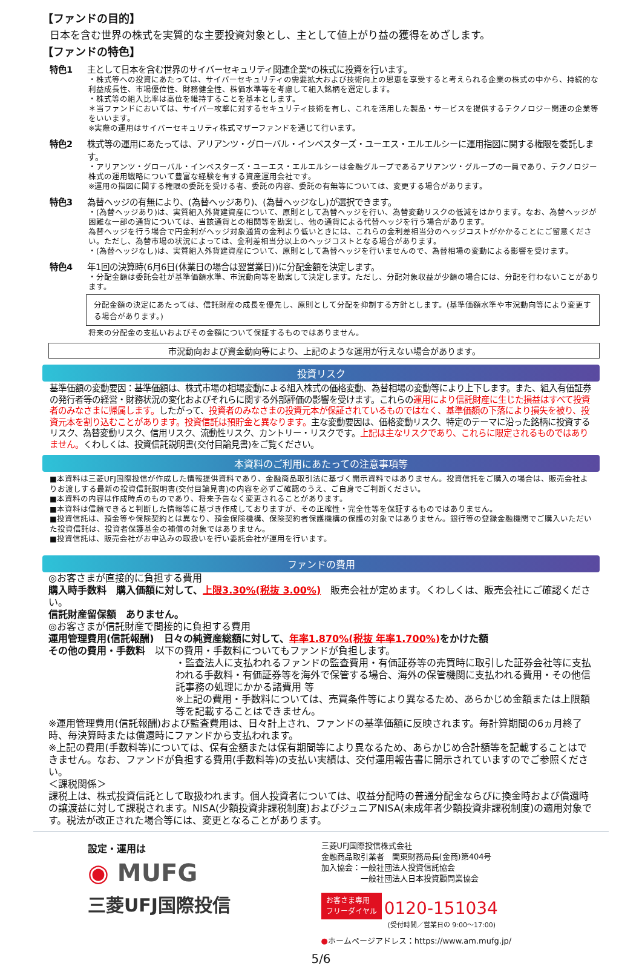【ファンドの目的】
日本を含む世界の株式を実質的な主要投資対象とし、主として値上がり益の獲得をめざします。
【ファンドの特色】
特色1 主として日本を含む世界のサイバーセキュリティ関連企業*の株式に投資を行います。
・株式等への投資にあたっては、サイバーセキュリティの需要拡大および技術向上の恩恵を享受すると考えられる企業の株式の中から、持続的な利益成長性、市場優位性、財務健全性、株価水準等を考慮して組入銘柄を選定します。
・株式等の組入比率は高位を維持することを基本とします。
＊当ファンドにおいては、サイバー攻撃に対するセキュリティ技術を有し、これを活用した製品・サービスを提供するテクノロジー関連の企業等をいいます。
※実際の運用はサイバーセキュリティ株式マザーファンドを通じて行います。
特色2 株式等の運用にあたっては、アリアンツ・グローバル・インベスターズ・ユーエス・エルエルシーに運用指図に関する権限を委託します。
・アリアンツ・グローバル・インベスターズ・ユーエス・エルエルシーは金融グループであるアリアンツ・グループの一員であり、テクノロジー株式の運用戦略について豊富な経験を有する資産運用会社です。
※運用の指図に関する権限の委託を受ける者、委託の内容、委託の有無等については、変更する場合があります。
特色3 為替ヘッジの有無により、(為替ヘッジあり)、(為替ヘッジなし)が選択できます。
・(為替ヘッジあり)は、実質組入外貨建資産について、原則として為替ヘッジを行い、為替変動リスクの低減をはかります。なお、為替ヘッジが困難な一部の通貨については、当該通貨との相関等を勘案し、他の通貨による代替ヘッジを行う場合があります。
為替ヘッジを行う場合で円金利がヘッジ対象通貨の金利より低いときには、これらの金利差相当分のヘッジコストがかかることにご留意ください。ただし、為替市場の状況によっては、金利差相当分以上のヘッジコストとなる場合があります。
・(為替ヘッジなし)は、実質組入外貨建資産について、原則として為替ヘッジを行いませんので、為替相場の変動による影響を受けます。
特色4 年1回の決算時(6月6日(休業日の場合は翌営業日))に分配金額を決定します。
・分配金額は委託会社が基準価額水準、市況動向等を勘案して決定します。ただし、分配対象収益が少額の場合には、分配を行わないことがあります。
分配金額の決定にあたっては、信託財産の成長を優先し、原則として分配を抑制する方針とします。(基準価額水準や市況動向等により変更する場合があります。)
将来の分配金の支払いおよびその金額について保証するものではありません。
市況動向および資金動向等により、上記のような運用が行えない場合があります。
投資リスク
基準価額の変動要因：基準価額は、株式市場の相場変動による組入株式の価格変動、為替相場の変動等により上下します。また、組入有価証券の発行者等の経営・財務状況の変化およびそれらに関する外部評価の影響を受けます。これらの運用により信託財産に生じた損益はすべて投資者のみなさまに帰属します。したがって、投資者のみなさまの投資元本が保証されているものではなく、基準価額の下落により損失を被り、投資元本を割り込むことがあります。投資信託は預貯金と異なります。主な変動要因は、価格変動リスク、特定のテーマに沿った銘柄に投資するリスク、為替変動リスク、信用リスク、流動性リスク、カントリー・リスクです。上記は主なリスクであり、これらに限定されるものではありません。くわしくは、投資信託説明書(交付目論見書)をご覧ください。
本資料のご利用にあたっての注意事項等
■本資料は三菱UFJ国際投信が作成した情報提供資料であり、金融商品取引法に基づく開示資料ではありません。投資信託をご購入の場合は、販売会社よりお渡しする最新の投資信託説明書(交付目論見書)の内容を必ずご確認のうえ、ご自身でご判断ください。
■本資料の内容は作成時点のものであり、将来予告なく変更されることがあります。
■本資料は信頼できると判断した情報等に基づき作成しておりますが、その正確性・完全性等を保証するものではありません。
■投資信託は、預金等や保険契約とは異なり、預金保険機構、保険契約者保護機構の保護の対象ではありません。銀行等の登録金融機関でご購入いただいた投資信託は、投資者保護基金の補償の対象ではありません。
■投資信託は、販売会社がお申込みの取扱いを行い委託会社が運用を行います。
ファンドの費用
◎お客さまが直接的に負担する費用
購入時手数料　購入価額に対して、上限3.30%(税抜 3.00%)　販売会社が定めます。くわしくは、販売会社にご確認ください。
信託財産留保額　ありません。
◎お客さまが信託財産で間接的に負担する費用
運用管理費用(信託報酬)　日々の純資産総額に対して、年率1.870%(税抜 年率1.700%) をかけた額
その他の費用・手数料　以下の費用・手数料についてもファンドが負担します。
・監査法人に支払われるファンドの監査費用・有価証券等の売買時に取引した証券会社等に支払われる手数料・有価証券等を海外で保管する場合、海外の保管機関に支払われる費用・その他信託事務の処理にかかる諸費用 等
※上記の費用・手数料については、売買条件等により異なるため、あらかじめ金額または上限額等を記載することはできません。
※運用管理費用(信託報酬)および監査費用は、日々計上され、ファンドの基準価額に反映されます。毎計算期間の6ヵ月終了時、毎決算時または償還時にファンドから支払われます。
※上記の費用(手数料等)については、保有金額または保有期間等により異なるため、あらかじめ合計額等を記載することはできません。なお、ファンドが負担する費用(手数料等)の支払い実績は、交付運用報告書に開示されていますのでご参照ください。
＜課税関係＞
課税上は、株式投資信託として取扱われます。個人投資者については、収益分配時の普通分配金ならびに換金時および償還時の譲渡益に対して課税されます。NISA(少額投資非課税制度)およびジュニアNISA(未成年者少額投資非課税制度)の適用対象です。税法が改正された場合等には、変更となることがあります。
設定・運用は
◉ MUFG
三菱UFJ国際投信
三菱UFJ国際投信株式会社
金融商品取引業者　関東財務局長(金商)第404号
加入協会：一般社団法人投資信託協会
　　　　　一般社団法人日本投資顧問業協会
お客さま専用
フリーダイヤル 0120-151034
(受付時間／営業日の 9:00～17:00)
●ホームページアドレス：https://www.am.mufg.jp/
5/6